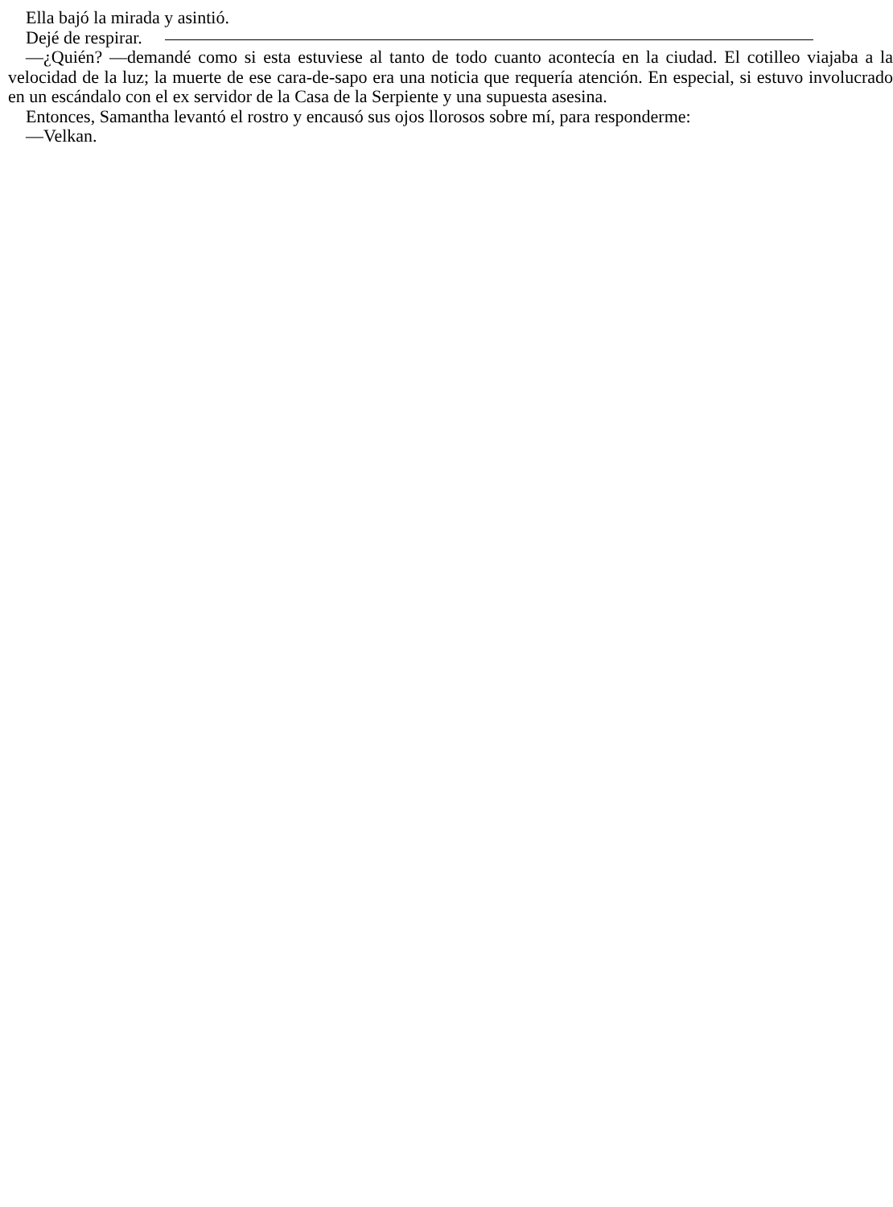Ella bajó la mirada y asintió.
Dejé de respirar.
—¿Quién? —demandé como si esta estuviese al tanto de todo cuanto acontecía en la ciudad. El cotilleo viajaba a la velocidad de la luz; la muerte de ese cara-de-sapo era una noticia que requería atención. En especial, si estuvo involucrado en un escándalo con el ex servidor de la Casa de la Serpiente y una supuesta asesina.
Entonces, Samantha levantó el rostro y encausó sus ojos llorosos sobre mí, para responderme:
—Velkan.